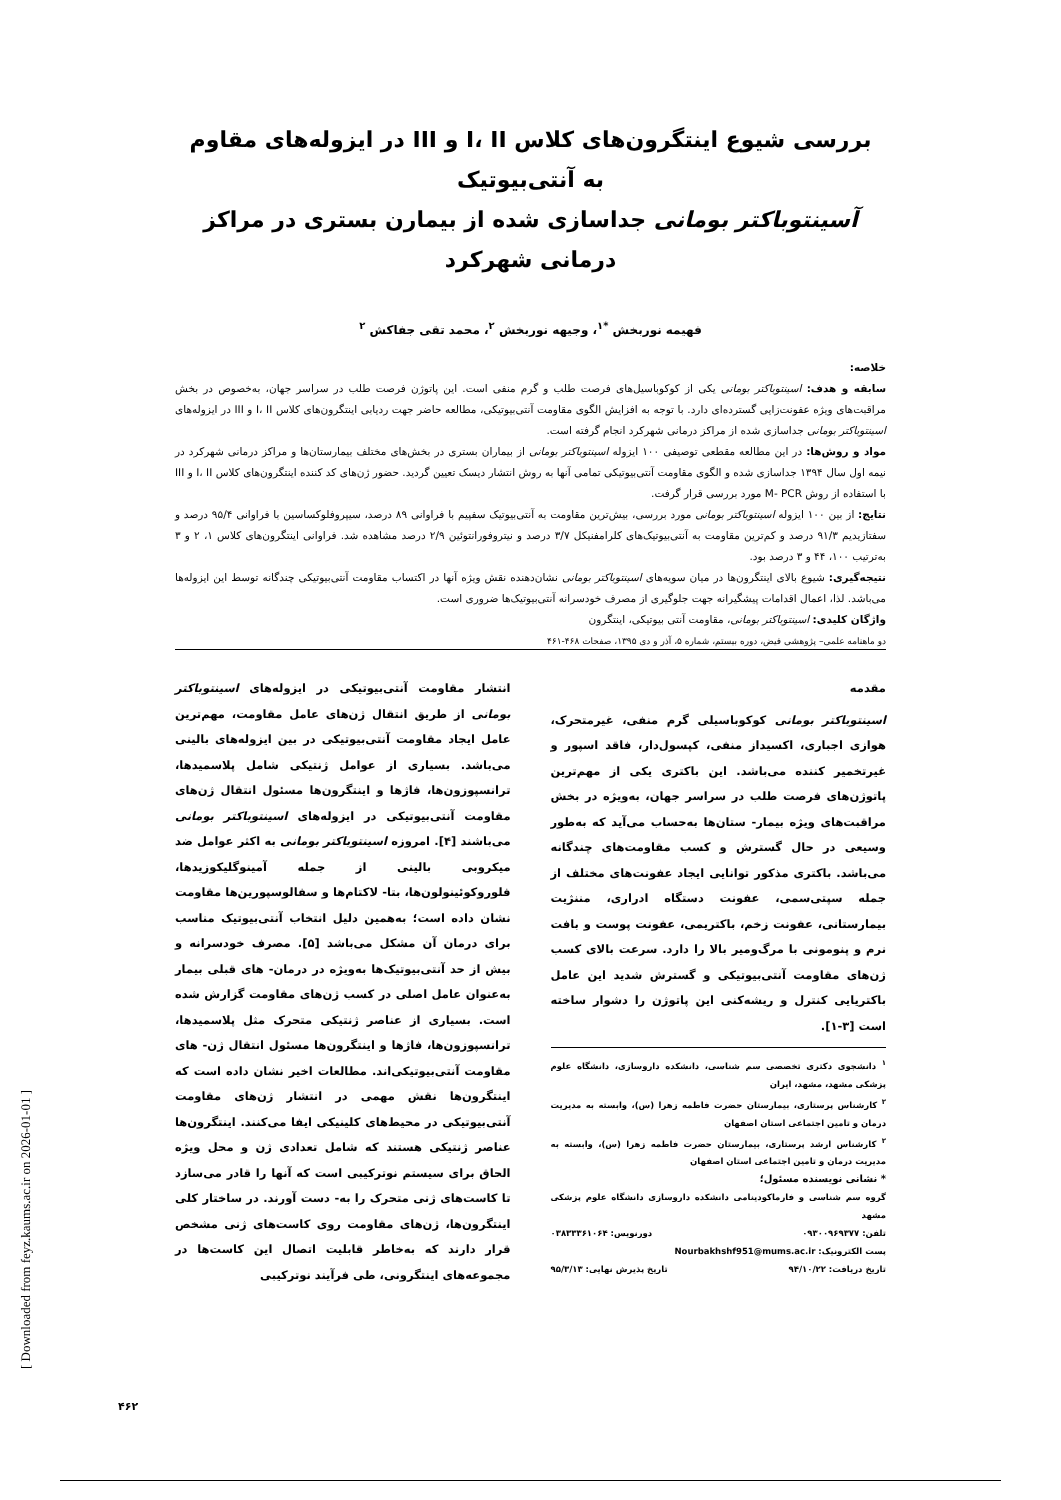بررسی شیوع اینتگرون‌های کلاس I، II و III در ایزوله‌های مقاوم به آنتی‌بیوتیک
آسینتوباکتر بومانی جداسازی شده از بیمارن بستری در مراکز درمانی شهرکرد
فهیمه نوربخش <sup>*۱</sup>، وجیهه نوربخش <sup>۲</sup>، محمد تقی جفاکش <sup>۲</sup>
خلاصه:
سابقه و هدف: اسینتوباکتر بومانی یکی از کوکوباسیل‌های فرصت طلب و گرم منفی است. این پاتوژن فرصت طلب در سراسر جهان، به‌خصوص در بخش مراقبت‌های ویژه عفونت‌زایی گسترده‌ای دارد. با توجه به افزایش الگوی مقاومت آنتی‌بیوتیکی، مطالعه حاضر جهت ردیابی اینتگرون‌های کلاس I، II و III در ایزوله‌های اسینتوباکتر بومانی جداسازی شده از مراکز درمانی شهرکرد انجام گرفته است.
مواد و روش‌ها: در این مطالعه مقطعی توصیفی ۱۰۰ ایزوله اسینتوباکتر بومانی از بیماران بستری در بخش‌های مختلف بیمارستان‌ها و مراکز درمانی شهرکرد در نیمه اول سال ۱۳۹۴ جداسازی شده و الگوی مقاومت آنتی‌بیوتیکی تمامی آنها به روش انتشار دیسک تعیین گردید. حضور ژن‌های کد کننده اینتگرون‌های کلاس I، II و III با استفاده از روش M- PCR مورد بررسی قرار گرفت.
نتایج: از بین ۱۰۰ ایزوله اسینتوباکتر بومانی مورد بررسی، بیش‌ترین مقاومت به آنتی‌بیوتیک سفپیم با فراوانی ۸۹ درصد، سیپروفلوکساسین با فراوانی ۹۵/۴ درصد و سفتازیدیم ۹۱/۳ درصد و کم‌ترین مقاومت به آنتی‌بیوتیک‌های کلرامفنیکل ۳/۷ درصد و نیتروفورانتوئین ۲/۹ درصد مشاهده شد. فراوانی اینتگرون‌های کلاس ۱، ۲ و ۳ به‌ترتیب ۱۰۰، ۴۴ و ۳ درصد بود.
نتیجه‌گیری: شیوع بالای اینتگرون‌ها در میان سویه‌های اسینتوباکتر بومانی نشان‌دهنده نقش ویژه آنها در اکتساب مقاومت آنتی‌بیوتیکی چندگانه توسط این ایزوله‌ها می‌باشد. لذا، اعمال اقدامات پیشگیرانه جهت جلوگیری از مصرف خودسرانه آنتی‌بیوتیک‌ها ضروری است.
واژگان کلیدی: اسینتوباکتر بومانی، مقاومت آنتی بیوتیکی، اینتگرون
دو ماهنامه علمی– پژوهشی فیض، دوره بیستم، شماره ۵، آذر و دی ۱۳۹۵، صفحات ۴۶۸-۴۶۱
مقدمه
اسینتوباکتر بومانی کوکوباسیلی گرم منفی، غیرمتحرک، هوازی اجباری، اکسیداز منفی، کپسول‌دار، فاقد اسپور و غیرتخمیر کننده می‌باشد. این باکتری یکی از مهم‌ترین پاتوژن‌های فرصت طلب در سراسر جهان، به‌ویژه در بخش مراقبت‌های ویژه بیمار- ستان‌ها به‌حساب می‌آید که به‌طور وسیعی در حال گسترش و کسب مقاومت‌های چندگانه می‌باشد. باکتری مذکور توانایی ایجاد عفونت‌های مختلف از جمله سپتی‌سمی، عفونت دستگاه ادراری، مننژیت بیمارستانی، عفونت زخم، باکتریمی، عفونت پوست و بافت نرم و پنومونی با مرگ‌ومیر بالا را دارد. سرعت بالای کسب ژن‌های مقاومت آنتی‌بیوتیکی و گسترش شدید این عامل باکتریایی کنترل و ریشه‌کنی این پاتوژن را دشوار ساخته است [۳-۱].
<sup>۱</sup> دانشجوی دکتری تخصصی سم شناسی، دانشکده داروسازی، دانشگاه علوم پزشکی مشهد، مشهد، ایران
<sup>۲</sup> کارشناس پرستاری، بیمارستان حضرت فاطمه زهرا (س)، وابسته به مدیریت درمان و تامین اجتماعی استان اصفهان
<sup>۲</sup> کارشناس ارشد پرستاری، بیمارستان حضرت فاطمه زهرا (س)، وابسته به مدیریت درمان و تامین اجتماعی استان اصفهان
* نشانی نویسنده مسئول؛
گروه سم شناسی و فارماکودینامی دانشکده داروسازی دانشگاه علوم پزشکی مشهد
تلفن: ۰۹۳۰۰۹۶۹۳۷۷ دورنویس: ۰۳۸۳۳۳۶۱۰۶۴
پست الکترونیک: Nourbakhshf951@mums.ac.ir
تاریخ دریافت: ۹۴/۱۰/۲۲ تاریخ پذیرش نهایی: ۹۵/۳/۱۳
انتشار مقاومت آنتی‌بیوتیکی در ایزوله‌های اسینتوباکتر بومانی از طریق انتقال ژن‌های عامل مقاومت، مهم‌ترین عامل ایجاد مقاومت آنتی‌بیوتیکی در بین ایزوله‌های بالینی می‌باشد. بسیاری از عوامل ژنتیکی شامل پلاسمیدها، ترانسپوزون‌ها، فاژها و اینتگرون‌ها مسئول انتقال ژن‌های مقاومت آنتی‌بیوتیکی در ایزوله‌های اسینتوباکتر بومانی می‌باشند [۴]. امروزه اسینتوباکتر بومانی به اکثر عوامل ضد میکروبی بالینی از جمله آمینوگلیکوزیدها، فلوروکوئینولون‌ها، بتا- لاکتام‌ها و سفالوسپورین‌ها مقاومت نشان داده است؛ به‌همین دلیل انتخاب آنتی‌بیوتیک مناسب برای درمان آن مشکل می‌باشد [۵]. مصرف خودسرانه و بیش از حد آنتی‌بیوتیک‌ها به‌ویژه در درمان- های قبلی بیمار به‌عنوان عامل اصلی در کسب ژن‌های مقاومت گزارش شده است. بسیاری از عناصر ژنتیکی متحرک مثل پلاسمیدها، ترانسپوزون‌ها، فاژها و اینتگرون‌ها مسئول انتقال ژن- های مقاومت آنتی‌بیوتیکی‌اند. مطالعات اخیر نشان داده است که اینتگرون‌ها نقش مهمی در انتشار ژن‌های مقاومت آنتی‌بیوتیکی در محیط‌های کلینیکی ایفا می‌کنند. اینتگرون‌ها عناصر ژنتیکی هستند که شامل تعدادی ژن و محل ویژه الحاق برای سیستم نوترکیبی است که آنها را قادر می‌سازد تا کاست‌های ژنی متحرک را به- دست آورند. در ساختار کلی اینتگرون‌ها، ژن‌های مقاومت روی کاست‌های ژنی مشخص قرار دارند که به‌خاطر قابلیت اتصال این کاست‌ها در مجموعه‌های اینتگرونی، طی فرآیند نوترکیبی
[ Downloaded from feyz.kaums.ac.ir on 2026-01-01 ]
۴۶۲